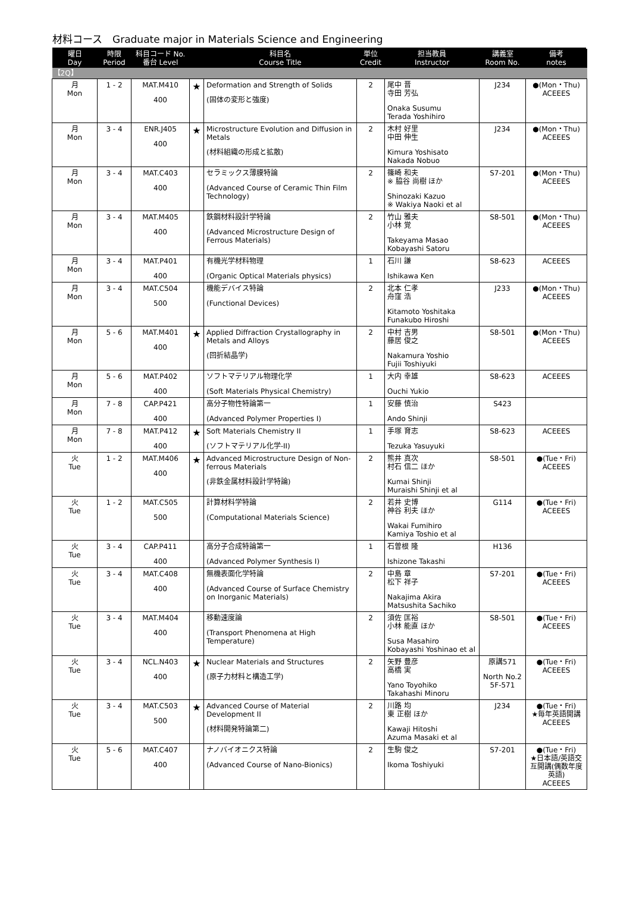材料コース　Graduate major in Materials Science and Engineering
| 曜日 Day | 時限 Period | 科目コード No. 番台 Level | | 科目名 Course Title | 単位 Credit | 担当教員 Instructor | 講義室 Room No. | 備考 notes |
| --- | --- | --- | --- | --- | --- | --- | --- | --- |
| 【2Q】 | | | | | | | | |
| 月 Mon | 1 - 2 | MAT.M410 400 | ★ | Deformation and Strength of Solids (固体の変形と強度) | 2 | 尾中 晋 寺田 芳弘 Onaka Susumu Terada Yoshihiro | J234 | ●(Mon・Thu) ACEEES |
| 月 Mon | 3 - 4 | ENR.J405 400 | ★ | Microstructure Evolution and Diffusion in Metals (材料組織の形成と拡散) | 2 | 木村 好里 中田 伸生 Kimura Yoshisato Nakada Nobuo | J234 | ●(Mon・Thu) ACEEES |
| 月 Mon | 3 - 4 | MAT.C403 400 | | セラミックス薄膜特論 (Advanced Course of Ceramic Thin Film Technology) | 2 | 篠崎 和夫 ※ 脇谷 尚樹 ほか Shinozaki Kazuo ※ Wakiya Naoki et al | S7-201 | ●(Mon・Thu) ACEEES |
| 月 Mon | 3 - 4 | MAT.M405 400 | | 鉄鋼材料設計学特論 (Advanced Microstructure Design of Ferrous Materials) | 2 | 竹山 雅夫 小林 覚 Takeyama Masao Kobayashi Satoru | S8-501 | ●(Mon・Thu) ACEEES |
| 月 Mon | 3 - 4 | MAT.P401 400 | | 有機光学材料物理 (Organic Optical Materials physics) | 1 | 石川 謙 Ishikawa Ken | S8-623 | ACEEES |
| 月 Mon | 3 - 4 | MAT.C504 500 | | 機能デバイス特論 (Functional Devices) | 2 | 北本 仁孝 舟窪 浩 Kitamoto Yoshitaka Funakubo Hiroshi | J233 | ●(Mon・Thu) ACEEES |
| 月 Mon | 5 - 6 | MAT.M401 400 | ★ | Applied Diffraction Crystallography in Metals and Alloys (回折結晶学) | 2 | 中村 吉男 藤居 俊之 Nakamura Yoshio Fujii Toshiyuki | S8-501 | ●(Mon・Thu) ACEEES |
| 月 Mon | 5 - 6 | MAT.P402 400 | | ソフトマテリアル物理化学 (Soft Materials Physical Chemistry) | 1 | 大内 幸雄 Ouchi Yukio | S8-623 | ACEEES |
| 月 Mon | 7 - 8 | CAP.P421 400 | | 高分子物性特論第一 (Advanced Polymer Properties I) | 1 | 安藤 慎治 Ando Shinji | S423 | |
| 月 Mon | 7 - 8 | MAT.P412 400 | ★ | Soft Materials Chemistry II (ソフトマテリアル化学-II) | 1 | 手塚 育志 Tezuka Yasuyuki | S8-623 | ACEEES |
| 火 Tue | 1 - 2 | MAT.M406 400 | ★ | Advanced Microstructure Design of Non-ferrous Materials (非鉄金属材料設計学特論) | 2 | 熊井 真次 村石 信二 ほか Kumai Shinji Muraishi Shinji et al | S8-501 | ●(Tue・Fri) ACEEES |
| 火 Tue | 1 - 2 | MAT.C505 500 | | 計算材料学特論 (Computational Materials Science) | 2 | 若井 史博 神谷 利夫 ほか Wakai Fumihiro Kamiya Toshio et al | G114 | ●(Tue・Fri) ACEEES |
| 火 Tue | 3 - 4 | CAP.P411 400 | | 高分子合成特論第一 (Advanced Polymer Synthesis I) | 1 | 石曽根 隆 Ishizone Takashi | H136 | |
| 火 Tue | 3 - 4 | MAT.C408 400 | | 無機表面化学特論 (Advanced Course of Surface Chemistry on Inorganic Materials) | 2 | 中島 章 松下 祥子 Nakajima Akira Matsushita Sachiko | S7-201 | ●(Tue・Fri) ACEEES |
| 火 Tue | 3 - 4 | MAT.M404 400 | | 移動速度論 (Transport Phenomena at High Temperature) | 2 | 須佐 匡裕 小林 能直 ほか Susa Masahiro Kobayashi Yoshinao et al | S8-501 | ●(Tue・Fri) ACEEES |
| 火 Tue | 3 - 4 | NCL.N403 400 | ★ | Nuclear Materials and Structures (原子力材料と構造工学) | 2 | 矢野 豊彦 高橋 実 Yano Toyohiko Takahashi Minoru | 原講571 North No.2 5F-571 | ●(Tue・Fri) ACEEES |
| 火 Tue | 3 - 4 | MAT.C503 500 | ★ | Advanced Course of Material Development II (材料開発特論第二) | 2 | 川路 均 東 正樹 ほか Kawaji Hitoshi Azuma Masaki et al | J234 | ●(Tue・Fri) ★毎年英語開講 ACEEES |
| 火 Tue | 5 - 6 | MAT.C407 400 | | ナノバイオニクス特論 (Advanced Course of Nano-Bionics) | 2 | 生駒 俊之 Ikoma Toshiyuki | S7-201 | ●(Tue・Fri) ★日本語/英語交互開講(偶数年度英語) ACEEES |